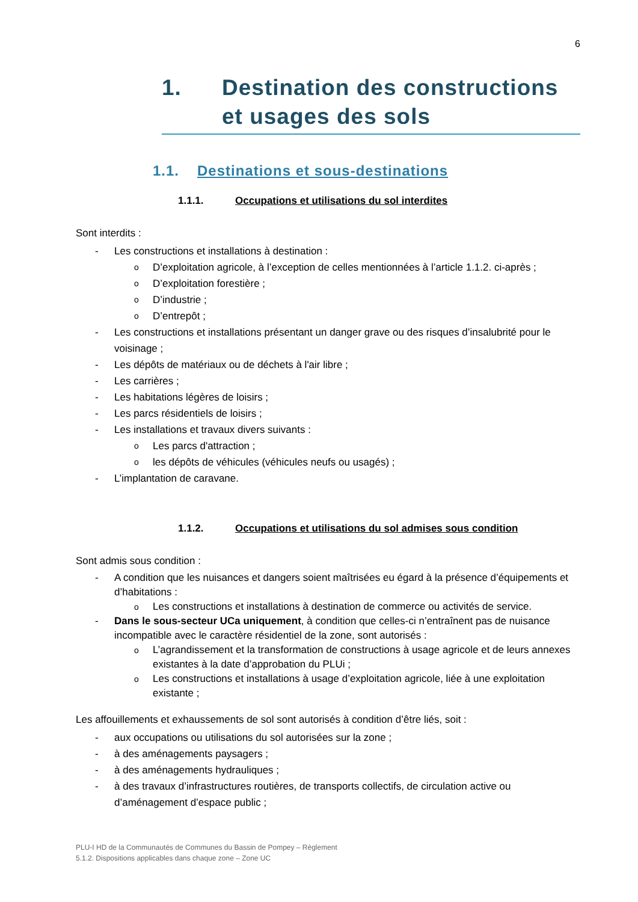6
1. Destination des constructions et usages des sols
1.1. Destinations et sous-destinations
1.1.1. Occupations et utilisations du sol interdites
Sont interdits :
Les constructions et installations à destination :
D’exploitation agricole, à l’exception de celles mentionnées à l’article 1.1.2. ci-après ;
D’exploitation forestière ;
D’industrie ;
D’entrepôt ;
Les constructions et installations présentant un danger grave ou des risques d’insalubrité pour le voisinage ;
Les dépôts de matériaux ou de déchets à l'air libre ;
Les carrières ;
Les habitations légères de loisirs ;
Les parcs résidentiels de loisirs ;
Les installations et travaux divers suivants :
Les parcs d'attraction ;
les dépôts de véhicules (véhicules neufs ou usagés) ;
L’implantation de caravane.
1.1.2. Occupations et utilisations du sol admises sous condition
Sont admis sous condition :
A condition que les nuisances et dangers soient maîtrisées eu égard à la présence d’équipements et d’habitations :
Les constructions et installations à destination de commerce ou activités de service.
Dans le sous-secteur UCa uniquement, à condition que celles-ci n’entraînent pas de nuisance incompatible avec le caractère résidentiel de la zone, sont autorisés :
L’agrandissement et la transformation de constructions à usage agricole et de leurs annexes existantes à la date d’approbation du PLUi ;
Les constructions et installations à usage d’exploitation agricole, liée à une exploitation existante ;
Les affouillements et exhaussements de sol sont autorisés à condition d’être liés, soit :
aux occupations ou utilisations du sol autorisées sur la zone ;
à des aménagements paysagers ;
à des aménagements hydrauliques ;
à des travaux d’infrastructures routières, de transports collectifs, de circulation active ou d’aménagement d’espace public ;
PLU-I HD de la Communautés de Communes du Bassin de Pompey – Règlement
5.1.2. Dispositions applicables dans chaque zone – Zone UC